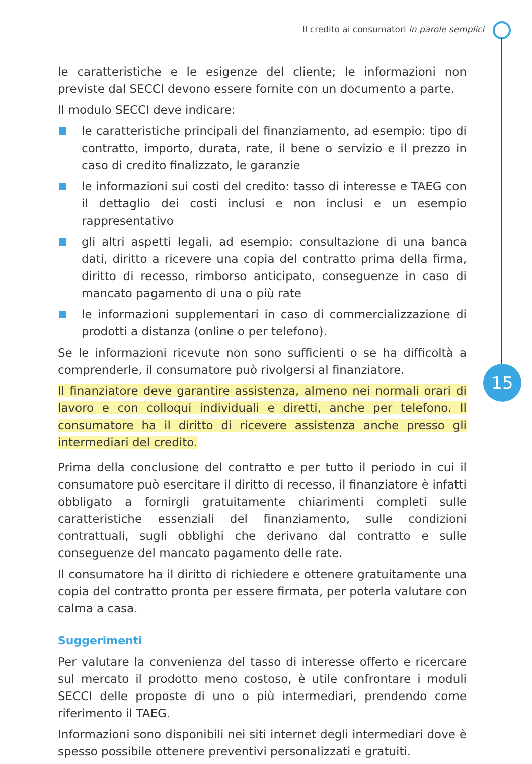Il credito ai consumatori in parole semplici
15
le caratteristiche e le esigenze del cliente; le informazioni non previste dal SECCI devono essere fornite con un documento a parte.
Il modulo SECCI deve indicare:
le caratteristiche principali del finanziamento, ad esempio: tipo di contratto, importo, durata, rate, il bene o servizio e il prezzo in caso di credito finalizzato, le garanzie
le informazioni sui costi del credito: tasso di interesse e TAEG con il dettaglio dei costi inclusi e non inclusi e un esempio rappresentativo
gli altri aspetti legali, ad esempio: consultazione di una banca dati, diritto a ricevere una copia del contratto prima della firma, diritto di recesso, rimborso anticipato, conseguenze in caso di mancato pagamento di una o più rate
le informazioni supplementari in caso di commercializzazione di prodotti a distanza (online o per telefono).
Se le informazioni ricevute non sono sufficienti o se ha difficoltà a comprenderle, il consumatore può rivolgersi al finanziatore.
Il finanziatore deve garantire assistenza, almeno nei normali orari di lavoro e con colloqui individuali e diretti, anche per telefono. Il consumatore ha il diritto di ricevere assistenza anche presso gli intermediari del credito.
Prima della conclusione del contratto e per tutto il periodo in cui il consumatore può esercitare il diritto di recesso, il finanziatore è infatti obbligato a fornirgli gratuitamente chiarimenti completi sulle caratteristiche essenziali del finanziamento, sulle condizioni contrattuali, sugli obblighi che derivano dal contratto e sulle conseguenze del mancato pagamento delle rate.
Il consumatore ha il diritto di richiedere e ottenere gratuitamente una copia del contratto pronta per essere firmata, per poterla valutare con calma a casa.
Suggerimenti
Per valutare la convenienza del tasso di interesse offerto e ricercare sul mercato il prodotto meno costoso, è utile confrontare i moduli SECCI delle proposte di uno o più intermediari, prendendo come riferimento il TAEG.
Informazioni sono disponibili nei siti internet degli intermediari dove è spesso possibile ottenere preventivi personalizzati e gratuiti.